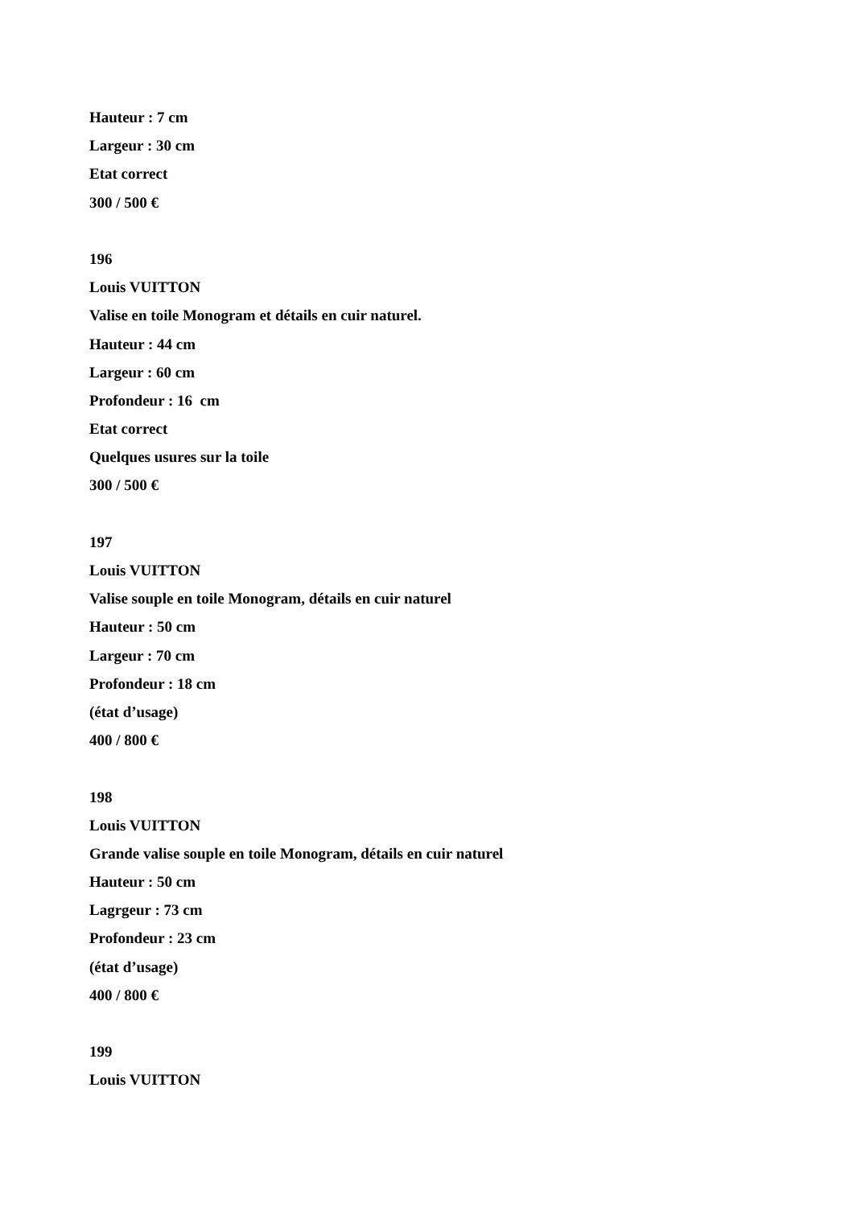Hauteur : 7 cm
Largeur : 30 cm
Etat correct
300 / 500 €
196
Louis VUITTON
Valise en toile Monogram et détails en cuir naturel.
Hauteur : 44 cm
Largeur : 60 cm
Profondeur : 16 cm
Etat correct
Quelques usures sur la toile
300 / 500 €
197
Louis VUITTON
Valise souple en toile Monogram, détails en cuir naturel
Hauteur : 50 cm
Largeur : 70 cm
Profondeur : 18 cm
(état d’usage)
400 / 800 €
198
Louis VUITTON
Grande valise souple en toile Monogram, détails en cuir naturel
Hauteur : 50 cm
Lagrgeur : 73 cm
Profondeur : 23 cm
(état d’usage)
400 / 800 €
199
Louis VUITTON